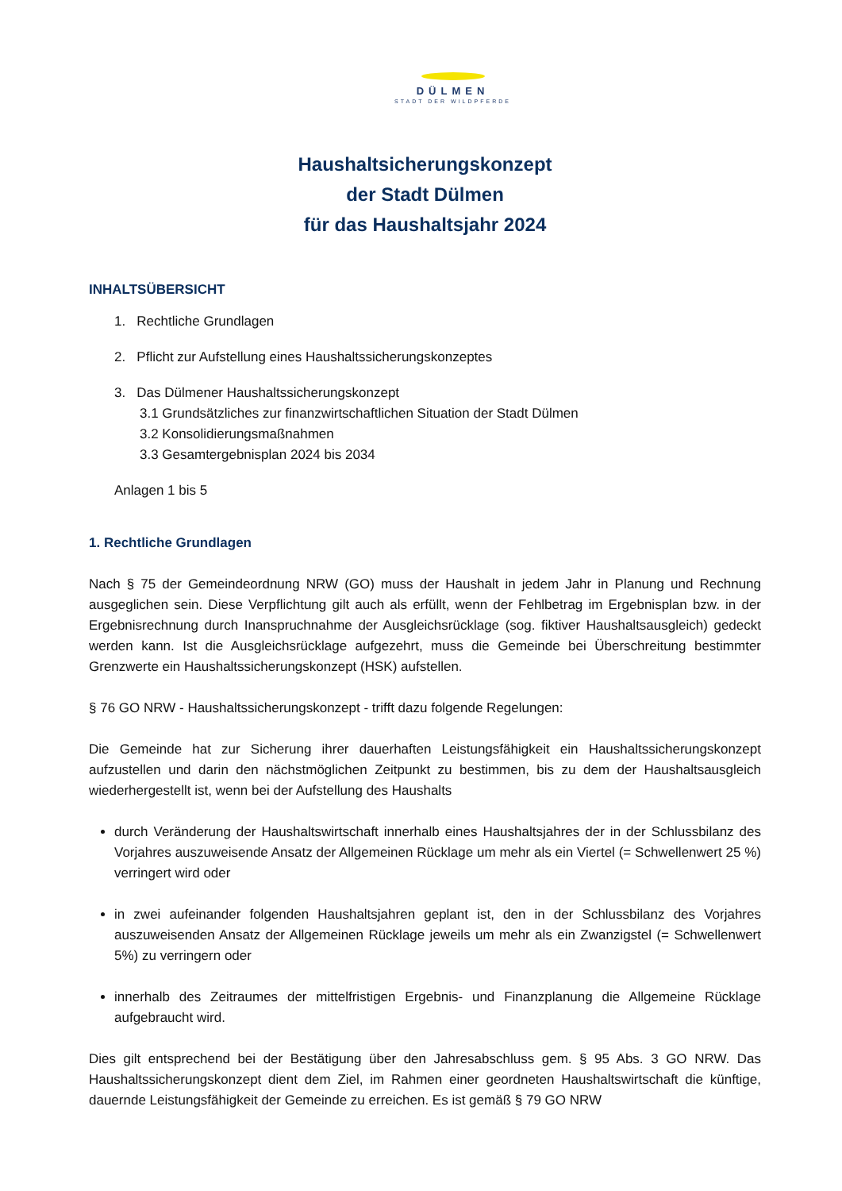DÜLMEN
STADT DER WILDPFERDE
Haushaltsicherungskonzept
der Stadt Dülmen
für das Haushaltsjahr 2024
INHALTSÜBERSICHT
1. Rechtliche Grundlagen
2. Pflicht zur Aufstellung eines Haushaltssicherungskonzeptes
3. Das Dülmener Haushaltssicherungskonzept
3.1 Grundsätzliches zur finanzwirtschaftlichen Situation der Stadt Dülmen
3.2 Konsolidierungsmaßnahmen
3.3 Gesamtergebnisplan 2024 bis 2034
Anlagen 1 bis 5
1. Rechtliche Grundlagen
Nach § 75 der Gemeindeordnung NRW (GO) muss der Haushalt in jedem Jahr in Planung und Rechnung ausgeglichen sein. Diese Verpflichtung gilt auch als erfüllt, wenn der Fehlbetrag im Ergebnisplan bzw. in der Ergebnisrechnung durch Inanspruchnahme der Ausgleichsrücklage (sog. fiktiver Haushaltsausgleich) gedeckt werden kann. Ist die Ausgleichsrücklage aufgezehrt, muss die Gemeinde bei Überschreitung bestimmter Grenzwerte ein Haushaltssicherungskonzept (HSK) aufstellen.
§ 76 GO NRW - Haushaltssicherungskonzept - trifft dazu folgende Regelungen:
Die Gemeinde hat zur Sicherung ihrer dauerhaften Leistungsfähigkeit ein Haushaltssicherungskonzept aufzustellen und darin den nächstmöglichen Zeitpunkt zu bestimmen, bis zu dem der Haushaltsausgleich wiederhergestellt ist, wenn bei der Aufstellung des Haushalts
durch Veränderung der Haushaltswirtschaft innerhalb eines Haushaltsjahres der in der Schlussbilanz des Vorjahres auszuweisende Ansatz der Allgemeinen Rücklage um mehr als ein Viertel (= Schwellenwert 25 %) verringert wird oder
in zwei aufeinander folgenden Haushaltsjahren geplant ist, den in der Schlussbilanz des Vorjahres auszuweisenden Ansatz der Allgemeinen Rücklage jeweils um mehr als ein Zwanzigstel (= Schwellenwert 5%) zu verringern oder
innerhalb des Zeitraumes der mittelfristigen Ergebnis- und Finanzplanung die Allgemeine Rücklage aufgebraucht wird.
Dies gilt entsprechend bei der Bestätigung über den Jahresabschluss gem. § 95 Abs. 3 GO NRW. Das Haushaltssicherungskonzept dient dem Ziel, im Rahmen einer geordneten Haushaltswirtschaft die künftige, dauernde Leistungsfähigkeit der Gemeinde zu erreichen. Es ist gemäß § 79 GO NRW